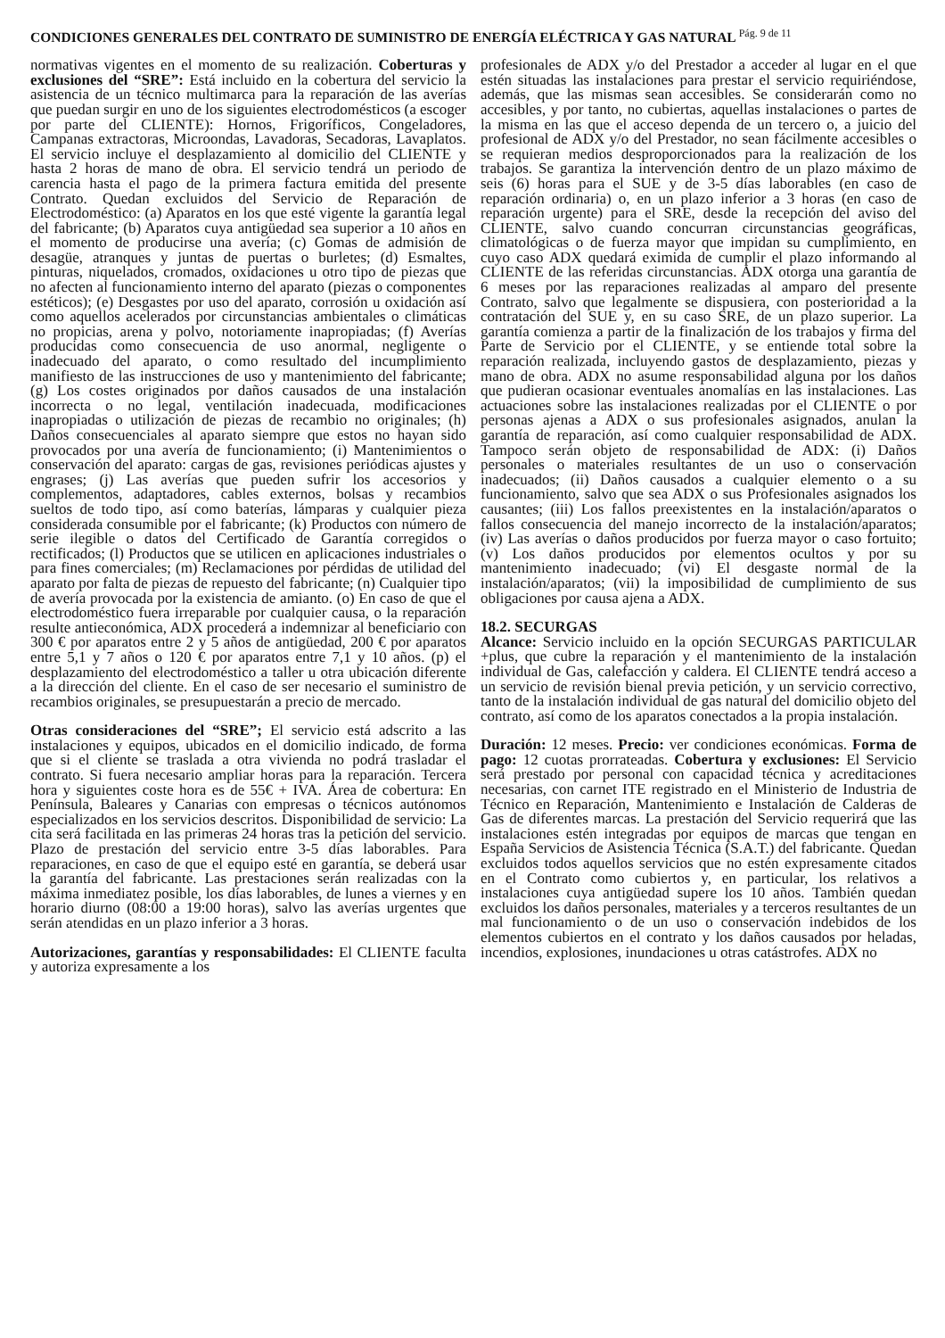CONDICIONES GENERALES DEL CONTRATO DE SUMINISTRO DE ENERGÍA ELÉCTRICA Y GAS NATURAL <sup>Pág. 9 de 11</sup>
normativas vigentes en el momento de su realización. Coberturas y exclusiones del “SRE”: Está incluido en la cobertura del servicio la asistencia de un técnico multimarca para la reparación de las averías que puedan surgir en uno de los siguientes electrodomésticos (a escoger por parte del CLIENTE): Hornos, Frigoríficos, Congeladores, Campanas extractoras, Microondas, Lavadoras, Secadoras, Lavaplatos. El servicio incluye el desplazamiento al domicilio del CLIENTE y hasta 2 horas de mano de obra. El servicio tendrá un periodo de carencia hasta el pago de la primera factura emitida del presente Contrato. Quedan excluidos del Servicio de Reparación de Electrodoméstico: (a) Aparatos en los que esté vigente la garantía legal del fabricante; (b) Aparatos cuya antigüedad sea superior a 10 años en el momento de producirse una avería; (c) Gomas de admisión de desagüe, atranques y juntas de puertas o burletes; (d) Esmaltes, pinturas, niquelados, cromados, oxidaciones u otro tipo de piezas que no afecten al funcionamiento interno del aparato (piezas o componentes estéticos); (e) Desgastes por uso del aparato, corrosión u oxidación así como aquellos acelerados por circunstancias ambientales o climáticas no propicias, arena y polvo, notoriamente inapropiadas; (f) Averías producidas como consecuencia de uso anormal, negligente o inadecuado del aparato, o como resultado del incumplimiento manifiesto de las instrucciones de uso y mantenimiento del fabricante; (g) Los costes originados por daños causados de una instalación incorrecta o no legal, ventilación inadecuada, modificaciones inapropiadas o utilización de piezas de recambio no originales; (h) Daños consecuenciales al aparato siempre que estos no hayan sido provocados por una avería de funcionamiento; (i) Mantenimientos o conservación del aparato: cargas de gas, revisiones periódicas ajustes y engrases; (j) Las averías que pueden sufrir los accesorios y complementos, adaptadores, cables externos, bolsas y recambios sueltos de todo tipo, así como baterías, lámparas y cualquier pieza considerada consumible por el fabricante; (k) Productos con número de serie ilegible o datos del Certificado de Garantía corregidos o rectificados; (l) Productos que se utilicen en aplicaciones industriales o para fines comerciales; (m) Reclamaciones por pérdidas de utilidad del aparato por falta de piezas de repuesto del fabricante; (n) Cualquier tipo de avería provocada por la existencia de amianto. (o) En caso de que el electrodoméstico fuera irreparable por cualquier causa, o la reparación resulte antieconómica, ADX procederá a indemnizar al beneficiario con 300 € por aparatos entre 2 y 5 años de antigüedad, 200 € por aparatos entre 5,1 y 7 años o 120 € por aparatos entre 7,1 y 10 años. (p) el desplazamiento del electrodoméstico a taller u otra ubicación diferente a la dirección del cliente. En el caso de ser necesario el suministro de recambios originales, se presupuestarán a precio de mercado.
Otras consideraciones del “SRE”; El servicio está adscrito a las instalaciones y equipos, ubicados en el domicilio indicado, de forma que si el cliente se traslada a otra vivienda no podrá trasladar el contrato. Si fuera necesario ampliar horas para la reparación. Tercera hora y siguientes coste hora es de 55€ + IVA. Área de cobertura: En Península, Baleares y Canarias con empresas o técnicos autónomos especializados en los servicios descritos. Disponibilidad de servicio: La cita será facilitada en las primeras 24 horas tras la petición del servicio. Plazo de prestación del servicio entre 3-5 días laborables. Para reparaciones, en caso de que el equipo esté en garantía, se deberá usar la garantía del fabricante. Las prestaciones serán realizadas con la máxima inmediatez posible, los días laborables, de lunes a viernes y en horario diurno (08:00 a 19:00 horas), salvo las averías urgentes que serán atendidas en un plazo inferior a 3 horas.
Autorizaciones, garantías y responsabilidades: El CLIENTE faculta y autoriza expresamente a los
profesionales de ADX y/o del Prestador a acceder al lugar en el que estén situadas las instalaciones para prestar el servicio requiriéndose, además, que las mismas sean accesibles. Se considerarán como no accesibles, y por tanto, no cubiertas, aquellas instalaciones o partes de la misma en las que el acceso dependa de un tercero o, a juicio del profesional de ADX y/o del Prestador, no sean fácilmente accesibles o se requieran medios desproporcionados para la realización de los trabajos. Se garantiza la intervención dentro de un plazo máximo de seis (6) horas para el SUE y de 3-5 días laborables (en caso de reparación ordinaria) o, en un plazo inferior a 3 horas (en caso de reparación urgente) para el SRE, desde la recepción del aviso del CLIENTE, salvo cuando concurran circunstancias geográficas, climatológicas o de fuerza mayor que impidan su cumplimiento, en cuyo caso ADX quedará eximida de cumplir el plazo informando al CLIENTE de las referidas circunstancias. ADX otorga una garantía de 6 meses por las reparaciones realizadas al amparo del presente Contrato, salvo que legalmente se dispusiera, con posterioridad a la contratación del SUE y, en su caso SRE, de un plazo superior. La garantía comienza a partir de la finalización de los trabajos y firma del Parte de Servicio por el CLIENTE, y se entiende total sobre la reparación realizada, incluyendo gastos de desplazamiento, piezas y mano de obra. ADX no asume responsabilidad alguna por los daños que pudieran ocasionar eventuales anomalías en las instalaciones. Las actuaciones sobre las instalaciones realizadas por el CLIENTE o por personas ajenas a ADX o sus profesionales asignados, anulan la garantía de reparación, así como cualquier responsabilidad de ADX. Tampoco serán objeto de responsabilidad de ADX: (i) Daños personales o materiales resultantes de un uso o conservación inadecuados; (ii) Daños causados a cualquier elemento o a su funcionamiento, salvo que sea ADX o sus Profesionales asignados los causantes; (iii) Los fallos preexistentes en la instalación/aparatos o fallos consecuencia del manejo incorrecto de la instalación/aparatos; (iv) Las averías o daños producidos por fuerza mayor o caso fortuito; (v) Los daños producidos por elementos ocultos y por su mantenimiento inadecuado; (vi) El desgaste normal de la instalación/aparatos; (vii) la imposibilidad de cumplimiento de sus obligaciones por causa ajena a ADX.
18.2. SECURGAS
Alcance: Servicio incluido en la opción SECURGAS PARTICULAR +plus, que cubre la reparación y el mantenimiento de la instalación individual de Gas, calefacción y caldera. El CLIENTE tendrá acceso a un servicio de revisión bienal previa petición, y un servicio correctivo, tanto de la instalación individual de gas natural del domicilio objeto del contrato, así como de los aparatos conectados a la propia instalación.
Duración: 12 meses. Precio: ver condiciones económicas. Forma de pago: 12 cuotas prorrateadas. Cobertura y exclusiones: El Servicio será prestado por personal con capacidad técnica y acreditaciones necesarias, con carnet ITE registrado en el Ministerio de Industria de Técnico en Reparación, Mantenimiento e Instalación de Calderas de Gas de diferentes marcas. La prestación del Servicio requerirá que las instalaciones estén integradas por equipos de marcas que tengan en España Servicios de Asistencia Técnica (S.A.T.) del fabricante. Quedan excluidos todos aquellos servicios que no estén expresamente citados en el Contrato como cubiertos y, en particular, los relativos a instalaciones cuya antigüedad supere los 10 años. También quedan excluidos los daños personales, materiales y a terceros resultantes de un mal funcionamiento o de un uso o conservación indebidos de los elementos cubiertos en el contrato y los daños causados por heladas, incendios, explosiones, inundaciones u otras catástrofes. ADX no